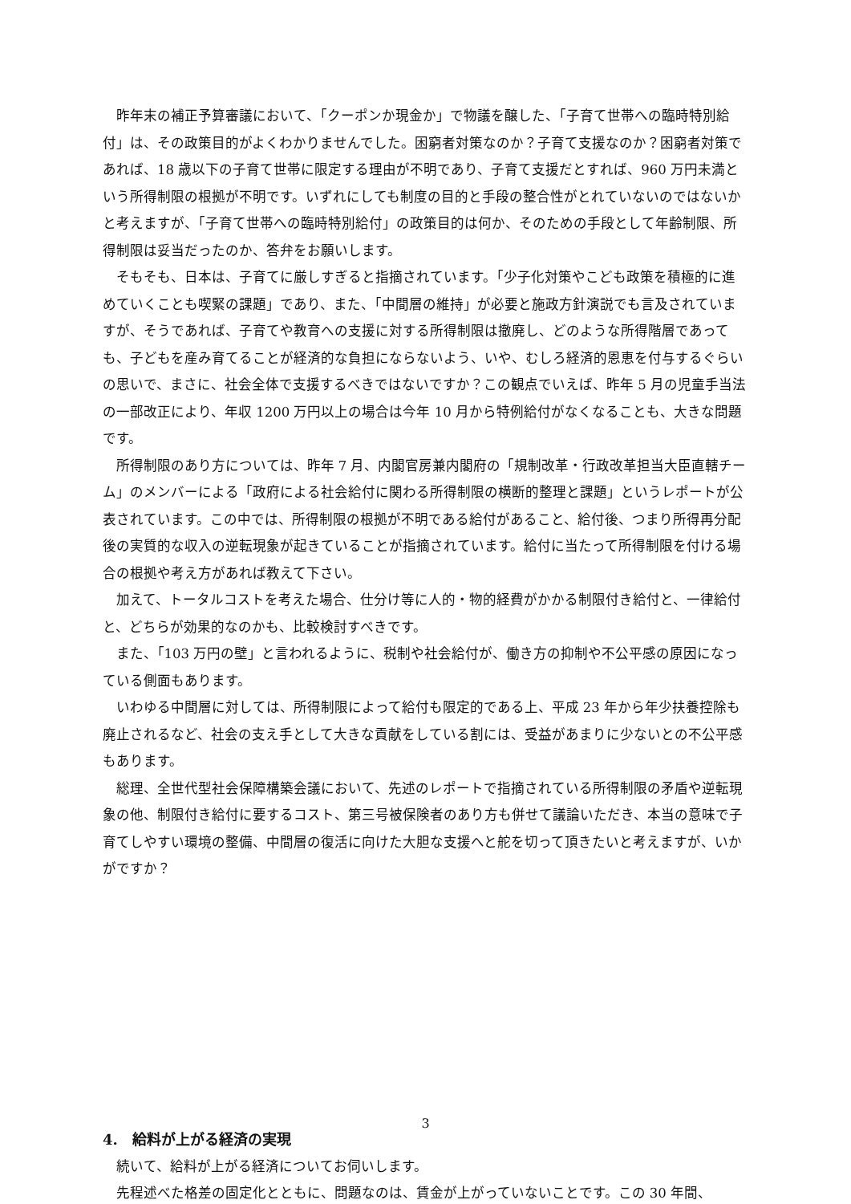昨年末の補正予算審議において、「クーポンか現金か」で物議を醸した、「子育て世帯への臨時特別給付」は、その政策目的がよくわかりませんでした。困窮者対策なのか？子育て支援なのか？困窮者対策であれば、18 歳以下の子育て世帯に限定する理由が不明であり、子育て支援だとすれば、960 万円未満という所得制限の根拠が不明です。いずれにしても制度の目的と手段の整合性がとれていないのではないかと考えますが、「子育て世帯への臨時特別給付」の政策目的は何か、そのための手段として年齢制限、所得制限は妥当だったのか、答弁をお願いします。
そもそも、日本は、子育てに厳しすぎると指摘されています。「少子化対策やこども政策を積極的に進めていくことも喫緊の課題」であり、また、「中間層の維持」が必要と施政方針演説でも言及されていますが、そうであれば、子育てや教育への支援に対する所得制限は撤廃し、どのような所得階層であっても、子どもを産み育てることが経済的な負担にならないよう、いや、むしろ経済的恩恵を付与するぐらいの思いで、まさに、社会全体で支援するべきではないですか？この観点でいえば、昨年 5 月の児童手当法の一部改正により、年収 1200 万円以上の場合は今年 10 月から特例給付がなくなることも、大きな問題です。
所得制限のあり方については、昨年 7 月、内閣官房兼内閣府の「規制改革・行政改革担当大臣直轄チーム」のメンバーによる「政府による社会給付に関わる所得制限の横断的整理と課題」というレポートが公表されています。この中では、所得制限の根拠が不明である給付があること、給付後、つまり所得再分配後の実質的な収入の逆転現象が起きていることが指摘されています。給付に当たって所得制限を付ける場合の根拠や考え方があれば教えて下さい。
加えて、トータルコストを考えた場合、仕分け等に人的・物的経費がかかる制限付き給付と、一律給付と、どちらが効果的なのかも、比較検討すべきです。
また、「103 万円の壁」と言われるように、税制や社会給付が、働き方の抑制や不公平感の原因になっている側面もあります。
いわゆる中間層に対しては、所得制限によって給付も限定的である上、平成 23 年から年少扶養控除も廃止されるなど、社会の支え手として大きな貢献をしている割には、受益があまりに少ないとの不公平感もあります。
総理、全世代型社会保障構築会議において、先述のレポートで指摘されている所得制限の矛盾や逆転現象の他、制限付き給付に要するコスト、第三号被保険者のあり方も併せて議論いただき、本当の意味で子育てしやすい環境の整備、中間層の復活に向けた大胆な支援へと舵を切って頂きたいと考えますが、いかがですか？
4.　給料が上がる経済の実現
続いて、給料が上がる経済についてお伺いします。
先程述べた格差の固定化とともに、問題なのは、賃金が上がっていないことです。この 30 年間、
3